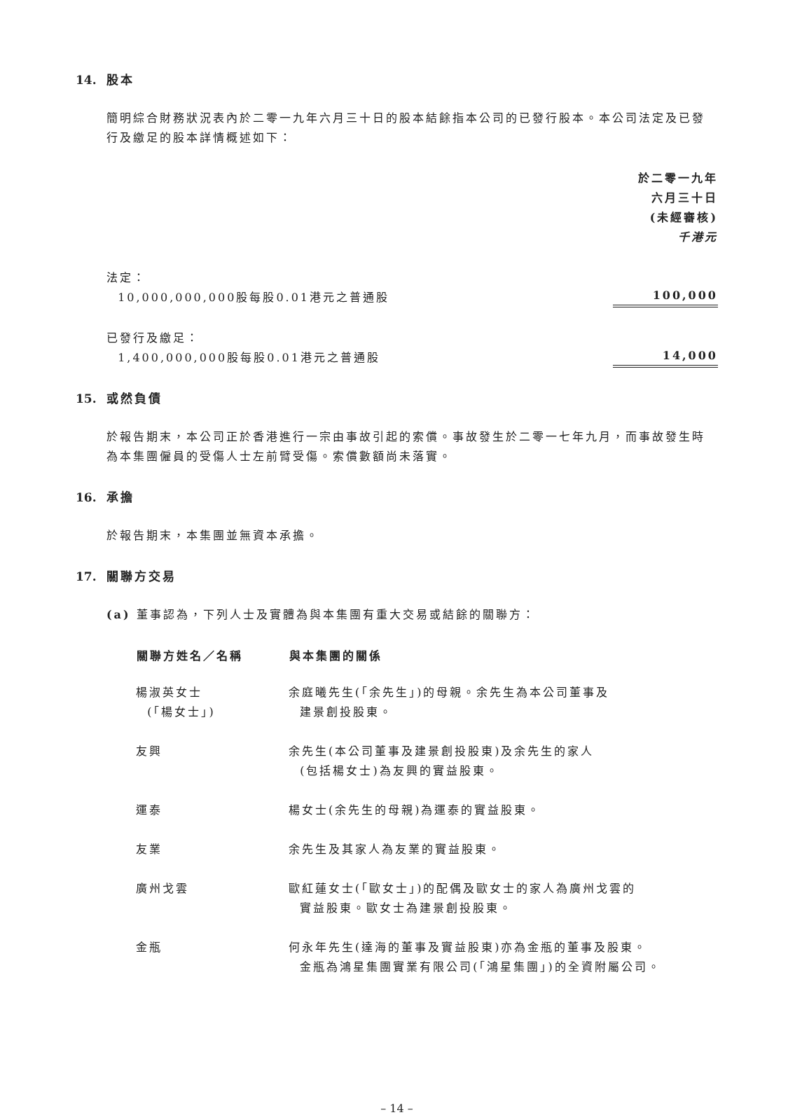14. 股本
簡明綜合財務狀況表內於二零一九年六月三十日的股本結餘指本公司的已發行股本。本公司法定及已發行及繳足的股本詳情概述如下：
| | 於二零一九年 六月三十日 (未經審核) 千港元 |
| 法定： 10,000,000,000股每股0.01港元之普通股 | 100,000 |
| 已發行及繳足： 1,400,000,000股每股0.01港元之普通股 | 14,000 |
15. 或然負債
於報告期末，本公司正於香港進行一宗由事故引起的索償。事故發生於二零一七年九月，而事故發生時為本集團僱員的受傷人士左前臂受傷。索償數額尚未落實。
16. 承擔
於報告期末，本集團並無資本承擔。
17. 關聯方交易
(a) 董事認為，下列人士及實體為與本集團有重大交易或結餘的關聯方：
| 關聯方姓名／名稱 | 與本集團的關係 |
| --- | --- |
| 楊淑英女士 (「楊女士」) | 余庭曦先生(「余先生」)的母親。余先生為本公司董事及 建景創投股東。 |
| 友興 | 余先生(本公司董事及建景創投股東)及余先生的家人 (包括楊女士)為友興的實益股東。 |
| 運泰 | 楊女士(余先生的母親)為運泰的實益股東。 |
| 友業 | 余先生及其家人為友業的實益股東。 |
| 廣州戈雲 | 歐紅蓮女士(「歐女士」)的配偶及歐女士的家人為廣州戈雲的 實益股東。歐女士為建景創投股東。 |
| 金瓶 | 何永年先生(達海的董事及實益股東)亦為金瓶的董事及股東。 金瓶為鴻星集團實業有限公司(「鴻星集團」)的全資附屬公司。 |
– 14 –